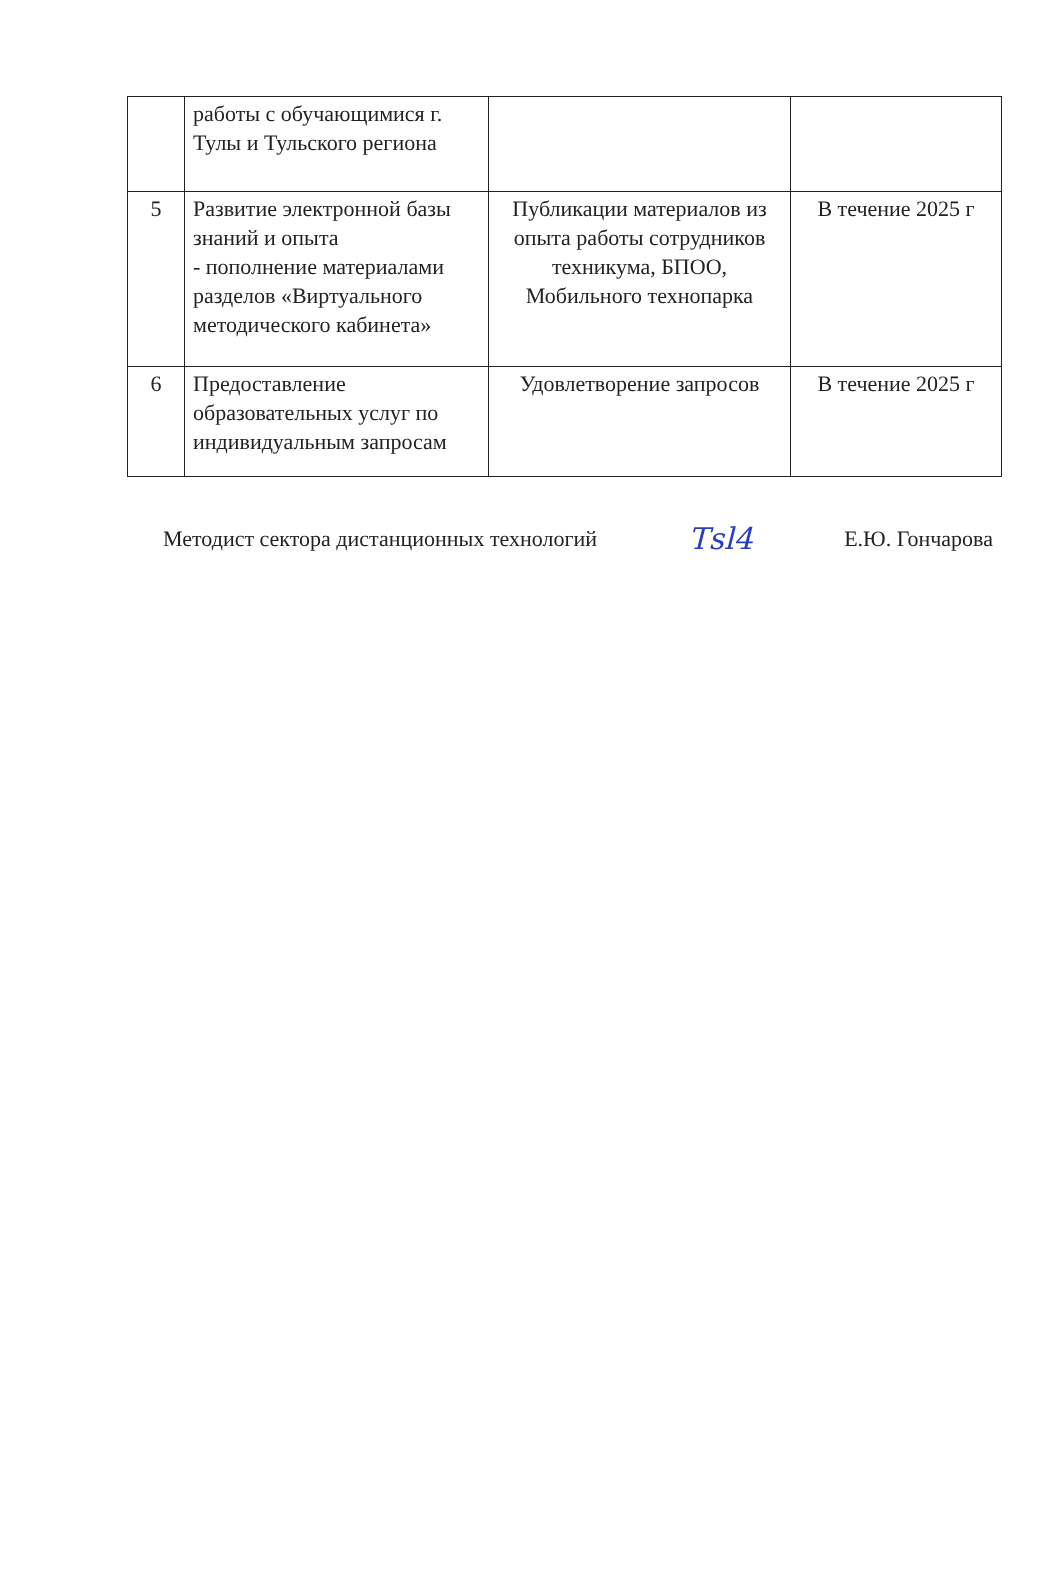| | работы с обучающимися г. Тулы и Тульского региона | | |
| 5 | Развитие электронной базы знаний и опыта - пополнение материалами разделов «Виртуального методического кабинета» | Публикации материалов из опыта работы сотрудников техникума, БПОО, Мобильного технопарка | В течение 2025 г |
| 6 | Предоставление образовательных услуг по индивидуальным запросам | Удовлетворение запросов | В течение 2025 г |
Методист сектора дистанционных технологий Тsl4 Е.Ю. Гончарова